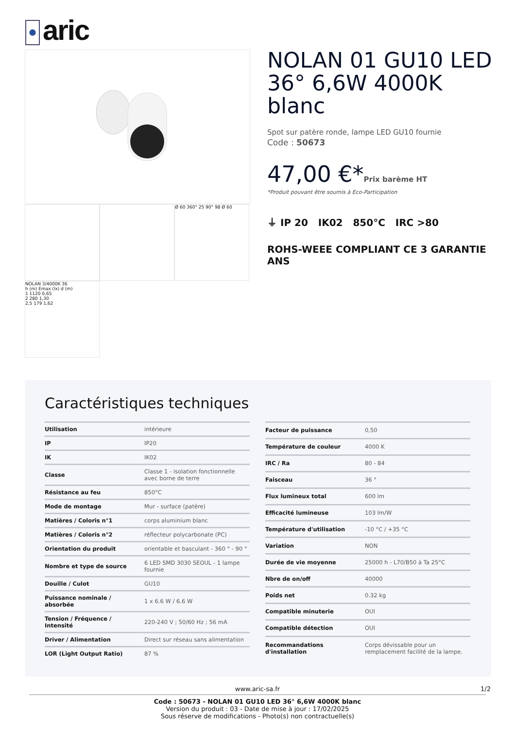aric
Ø 60 360° 25 90° 98 Ø 60
NOLAN 3/4000K 36
h (m) Emax (lx) d (m)
1 1120 0,65
2 280 1,30
2,5 179 1,62
NOLAN 01 GU10 LED 36° 6,6W 4000K blanc
Spot sur patère ronde, lampe LED GU10 fournie
Code : 50673
47,00 €*Prix barème HT
*Produit pouvant être soumis à Eco-Participation
⏚ IP 20 IK02 850°C IRC >80
ROHS-WEEE COMPLIANT CE 3 GARANTIE ANS
Caractéristiques techniques
| Utilisation | intérieure |
| IP | IP20 |
| IK | IK02 |
| Classe | Classe 1 - isolation fonctionnelle avec borne de terre |
| Résistance au feu | 850°C |
| Mode de montage | Mur - surface (patère) |
| Matières / Coloris n°1 | corps aluminium blanc |
| Matières / Coloris n°2 | réflecteur polycarbonate (PC) |
| Orientation du produit | orientable et basculant - 360 ° - 90 ° |
| Nombre et type de source | 6 LED SMD 3030 SEOUL - 1 lampe fournie |
| Douille / Culot | GU10 |
| Puissance nominale / absorbée | 1 x 6.6 W / 6.6 W |
| Tension / Fréquence / Intensité | 220-240 V ; 50/60 Hz ; 56 mA |
| Driver / Alimentation | Direct sur réseau sans alimentation |
| LOR (Light Output Ratio) | 87 % |
| Facteur de puissance | 0,50 |
| Température de couleur | 4000 K |
| IRC / Ra | 80 - 84 |
| Faisceau | 36 ° |
| Flux lumineux total | 600 lm |
| Efficacité lumineuse | 103 lm/W |
| Température d'utilisation | -10 °C / +35 °C |
| Variation | NON |
| Durée de vie moyenne | 25000 h - L70/B50 à Ta 25°C |
| Nbre de on/off | 40000 |
| Poids net | 0.32 kg |
| Compatible minuterie | OUI |
| Compatible détection | OUI |
| Recommandations d'installation | Corps dévissable pour un remplacement facilité de la lampe. |
www.aric-sa.fr 1/2
Code : 50673 - NOLAN 01 GU10 LED 36° 6,6W 4000K blanc
Version du produit : 03 - Date de mise à jour : 17/02/2025
Sous réserve de modifications - Photo(s) non contractuelle(s)